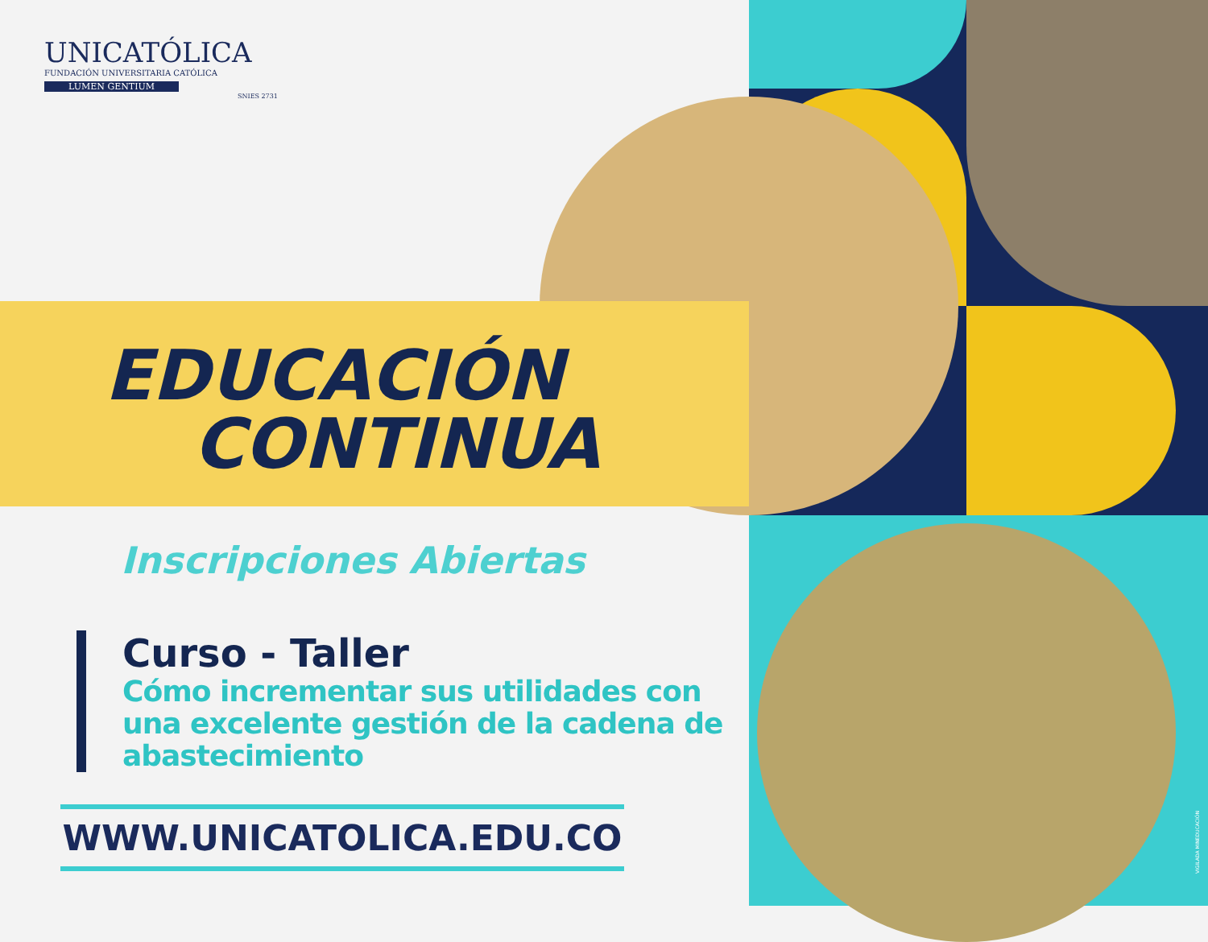UNICATÓLICA
FUNDACIÓN UNIVERSITARIA CATÓLICA
LUMEN GENTIUM
SNIES 2731
EDUCACIÓN
CONTINUA
Inscripciones Abiertas
Curso - Taller
Cómo incrementar sus utilidades con una excelente gestión de la cadena de abastecimiento
WWW.UNICATOLICA.EDU.CO
VIGILADA MINEDUCACIÓN